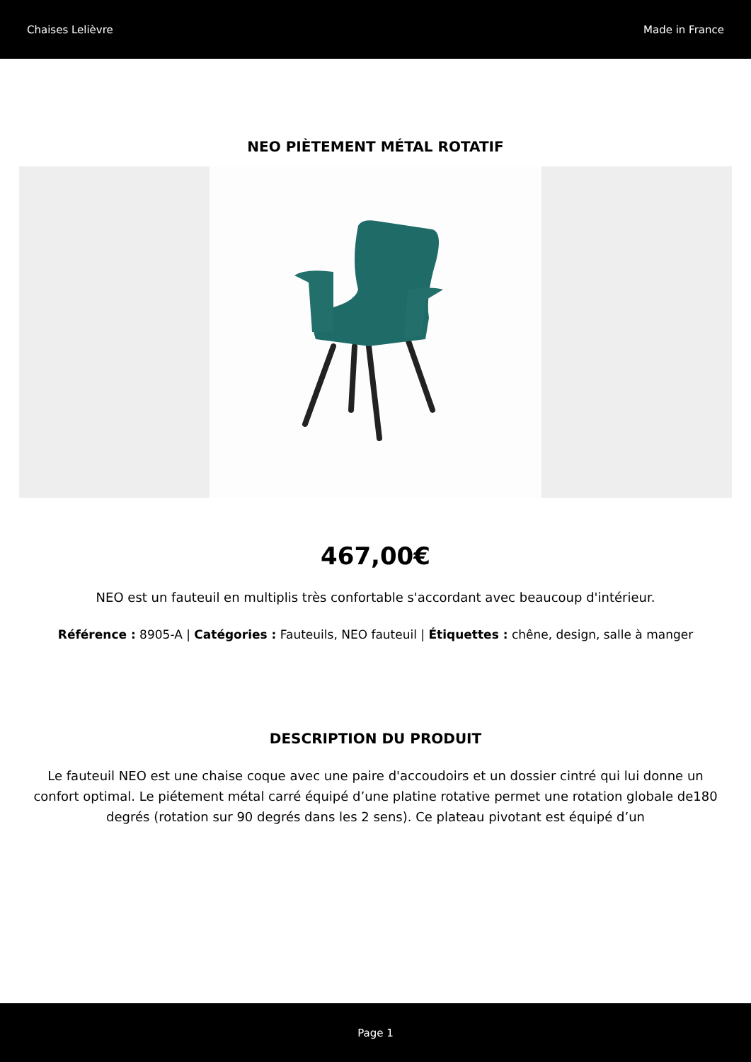Chaises Lelièvre Made in France
NEO PIÈTEMENT MÉTAL ROTATIF
467,00€
NEO est un fauteuil en multiplis très confortable s'accordant avec beaucoup d'intérieur.
Référence : 8905-A | Catégories : Fauteuils, NEO fauteuil | Étiquettes : chêne, design, salle à manger
DESCRIPTION DU PRODUIT
Le fauteuil NEO est une chaise coque avec une paire d'accoudoirs et un dossier cintré qui lui donne un confort optimal. Le piétement métal carré équipé d’une platine rotative permet une rotation globale de180 degrés (rotation sur 90 degrés dans les 2 sens). Ce plateau pivotant est équipé d’un
Page 1